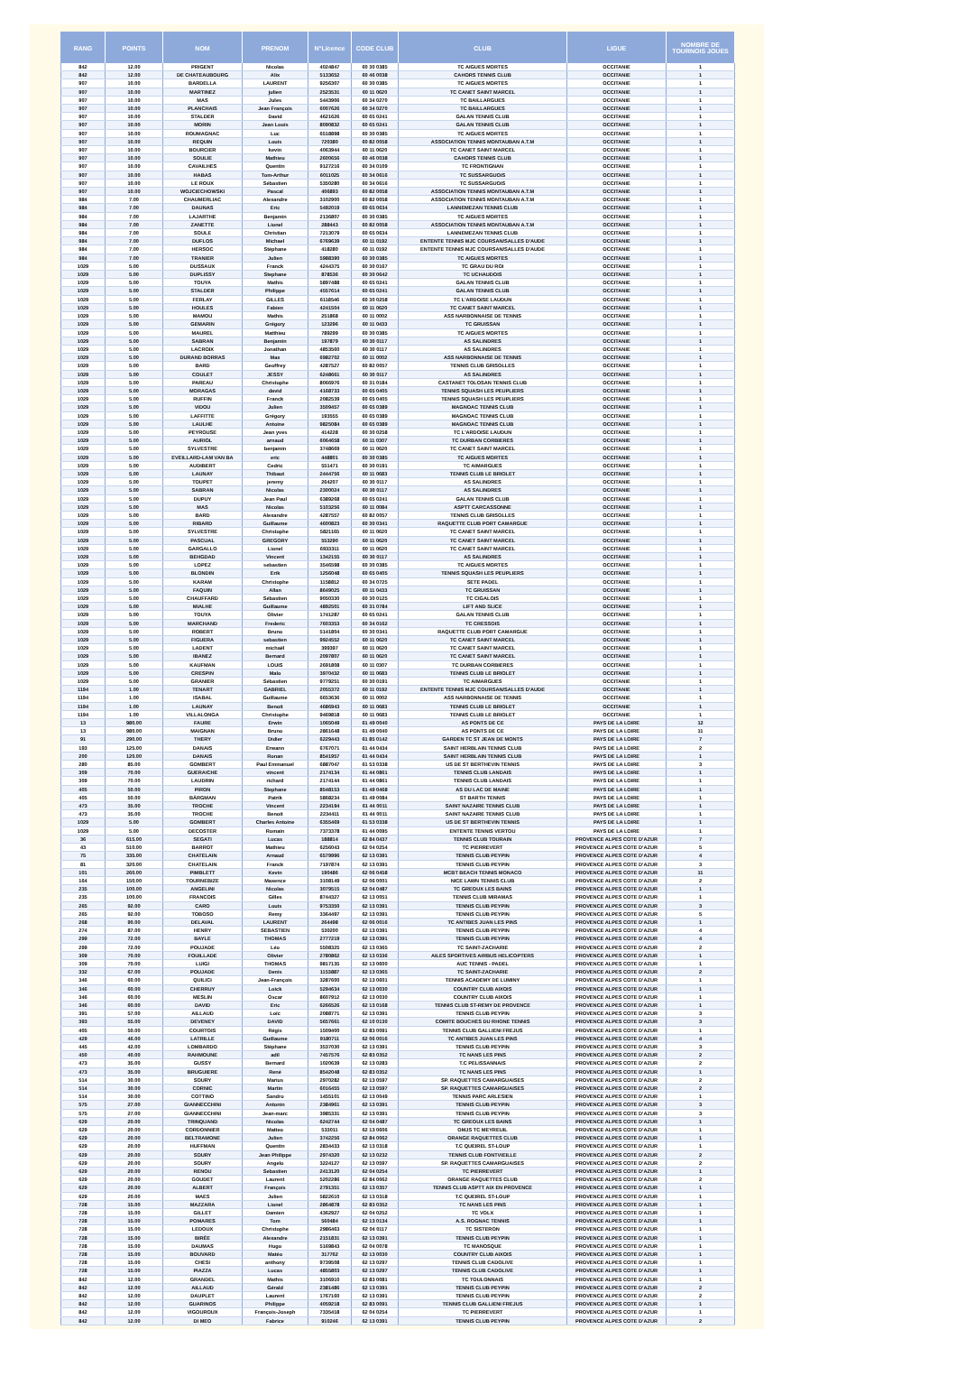| RANG | POINTS | NOM | PRENOM | N°Licence | CODE CLUB | CLUB | LIGUE | NOMBRE DE TOURNOIS JOUES |
| --- | --- | --- | --- | --- | --- | --- | --- | --- |
| 842 | 12.00 | PRIGENT | Nicolas | 4024847 | 60 30 0385 | TC AIGUES MORTES | OCCITANIE | 1 |
| 842 | 12.00 | DE CHATEAUBOURG | Alix | 5133652 | 60 46 0038 | CAHORS TENNIS CLUB | OCCITANIE | 1 |
| 907 | 10.00 | BARDELLA | LAURENT | 9256307 | 60 30 0385 | TC AIGUES MORTES | OCCITANIE | 1 |
| 907 | 10.00 | MARTINEZ | julien | 2523531 | 60 11 0620 | TC CANET SAINT MARCEL | OCCITANIE | 1 |
| 907 | 10.00 | MAS | Jules | 5443906 | 60 34 0270 | TC BAILLARGUES | OCCITANIE | 1 |
| 907 | 10.00 | PLANCHAIS | Jean François | 6007626 | 60 34 0270 | TC BAILLARGUES | OCCITANIE | 1 |
| 907 | 10.00 | STALDER | David | 4621626 | 60 65 0241 | GALAN TENNIS CLUB | OCCITANIE | 1 |
| 907 | 10.00 | MORIN | Jean Louis | 8090832 | 60 65 0241 | GALAN TENNIS CLUB | OCCITANIE | 1 |
| 907 | 10.00 | ROUMAGNAC | Luc | 6518898 | 60 30 0385 | TC AIGUES MORTES | OCCITANIE | 1 |
| 907 | 10.00 | REQUIN | Louis | 720380 | 60 82 0058 | ASSOCIATION TENNIS MONTAUBAN A.T.M | OCCITANIE | 1 |
| 907 | 10.00 | BOURCIER | kevin | 4063944 | 60 11 0620 | TC CANET SAINT MARCEL | OCCITANIE | 1 |
| 907 | 10.00 | SOULIE | Mathieu | 2600656 | 60 46 0038 | CAHORS TENNIS CLUB | OCCITANIE | 1 |
| 907 | 10.00 | CAVAILHES | Quentin | 9127216 | 60 34 0109 | TC FRONTIGNAN | OCCITANIE | 1 |
| 907 | 10.00 | HABAS | Tom-Arthur | 6011025 | 60 34 0616 | TC SUSSARGUOIS | OCCITANIE | 1 |
| 907 | 10.00 | LE ROUX | Sébastien | 5350280 | 60 34 0616 | TC SUSSARGUOIS | OCCITANIE | 1 |
| 907 | 10.00 | WOJCIECHOWSKI | Pascal | 406893 | 60 82 0058 | ASSOCIATION TENNIS MONTAUBAN A.T.M | OCCITANIE | 1 |
| 984 | 7.00 | CHAUMERLIAC | Alexandre | 3102900 | 60 82 0058 | ASSOCIATION TENNIS MONTAUBAN A.T.M | OCCITANIE | 1 |
| 984 | 7.00 | DAUNAS | Eric | 5492019 | 60 65 0634 | LANNEMEZAN TENNIS CLUB | OCCITANIE | 1 |
| 984 | 7.00 | LAJARTHE | Benjamin | 2136807 | 60 30 0385 | TC AIGUES MORTES | OCCITANIE | 1 |
| 984 | 7.00 | ZANETTE | Lionel | 288443 | 60 82 0058 | ASSOCIATION TENNIS MONTAUBAN A.T.M | OCCITANIE | 1 |
| 984 | 7.00 | SOULE | Christian | 7213079 | 60 65 0634 | LANNEMEZAN TENNIS CLUB | OCCITANIE | 1 |
| 984 | 7.00 | DUFLOS | Michael | 6769639 | 60 11 0192 | ENTENTE TENNIS MJC COURSAN/SALLES D'AUDE | OCCITANIE | 1 |
| 984 | 7.00 | HERSOC | Stéphane | 418280 | 60 11 0192 | ENTENTE TENNIS MJC COURSAN/SALLES D'AUDE | OCCITANIE | 1 |
| 984 | 7.00 | TRANIER | Julien | 5988390 | 60 30 0385 | TC AIGUES MORTES | OCCITANIE | 1 |
| 1029 | 5.00 | DUSSAUX | Franck | 4244375 | 60 30 0167 | TC GRAU DU ROI | OCCITANIE | 1 |
| 1029 | 5.00 | DUPLISSY | Stephane | 878536 | 60 30 0642 | TC UCHAUDOIS | OCCITANIE | 1 |
| 1029 | 5.00 | TOUYA | Mathis | 5897488 | 60 65 0241 | GALAN TENNIS CLUB | OCCITANIE | 1 |
| 1029 | 5.00 | STALDER | Philippe | 4557614 | 60 65 0241 | GALAN TENNIS CLUB | OCCITANIE | 1 |
| 1029 | 5.00 | FERLAY | GILLES | 6118546 | 60 30 0258 | TC L'ARDOISE LAUDUN | OCCITANIE | 1 |
| 1029 | 5.00 | HOULES | Fabien | 4241504 | 60 11 0620 | TC CANET SAINT MARCEL | OCCITANIE | 1 |
| 1029 | 5.00 | MAMOU | Mathis | 251868 | 60 11 0002 | ASS NARBONNAISE DE TENNIS | OCCITANIE | 1 |
| 1029 | 5.00 | GEMARIN | Grégory | 123296 | 60 11 0433 | TC GRUISSAN | OCCITANIE | 1 |
| 1029 | 5.00 | MAUREL | Matthieu | 789299 | 60 30 0385 | TC AIGUES MORTES | OCCITANIE | 1 |
| 1029 | 5.00 | SABRAN | Benjamin | 197879 | 60 30 0117 | AS SALINDRES | OCCITANIE | 1 |
| 1029 | 5.00 | LACROIX | Jonathan | 4853560 | 60 30 0117 | AS SALINDRES | OCCITANIE | 1 |
| 1029 | 5.00 | DURAND BORRAS | Max | 6982702 | 60 11 0002 | ASS NARBONNAISE DE TENNIS | OCCITANIE | 1 |
| 1029 | 5.00 | BARD | Geoffrey | 4287527 | 60 82 0057 | TENNIS CLUB GRISOLLES | OCCITANIE | 1 |
| 1029 | 5.00 | COULET | JESSY | 6248661 | 60 30 0117 | AS SALINDRES | OCCITANIE | 1 |
| 1029 | 5.00 | PAREAU | Christophe | 8066976 | 60 31 0184 | CASTANET TOLOSAN TENNIS CLUB | OCCITANIE | 1 |
| 1029 | 5.00 | MORAGAS | david | 4168733 | 60 65 0405 | TENNIS SQUASH LES PEUPLIERS | OCCITANIE | 1 |
| 1029 | 5.00 | RUFFIN | Franck | 2082539 | 60 65 0405 | TENNIS SQUASH LES PEUPLIERS | OCCITANIE | 1 |
| 1029 | 5.00 | VIDOU | Julien | 3509457 | 60 65 0389 | MAGNOAC TENNIS CLUB | OCCITANIE | 1 |
| 1029 | 5.00 | LAFFITTE | Grégory | 193555 | 60 65 0389 | MAGNOAC TENNIS CLUB | OCCITANIE | 1 |
| 1029 | 5.00 | LAULHE | Antoine | 9825084 | 60 65 0389 | MAGNOAC TENNIS CLUB | OCCITANIE | 1 |
| 1029 | 5.00 | PEYROUSE | Jean yves | 414228 | 60 30 0258 | TC L'ARDOISE LAUDUN | OCCITANIE | 1 |
| 1029 | 5.00 | AURIOL | arnaud | 6064658 | 60 11 0307 | TC DURBAN CORBIERES | OCCITANIE | 1 |
| 1029 | 5.00 | SYLVESTRE | benjamin | 3748669 | 60 11 0620 | TC CANET SAINT MARCEL | OCCITANIE | 1 |
| 1029 | 5.00 | EVEILLARD-LAM VAN BA | eric | 448801 | 60 30 0385 | TC AIGUES MORTES | OCCITANIE | 1 |
| 1029 | 5.00 | AUDIBERT | Cedric | 551471 | 60 30 0191 | TC AIMARGUES | OCCITANIE | 1 |
| 1029 | 5.00 | LAUNAY | Thibaut | 2444756 | 60 11 0683 | TENNIS CLUB LE BRIOLET | OCCITANIE | 1 |
| 1029 | 5.00 | TOUPET | jeremy | 264207 | 60 30 0117 | AS SALINDRES | OCCITANIE | 1 |
| 1029 | 5.00 | SABRAN | Nicolas | 2300024 | 60 30 0117 | AS SALINDRES | OCCITANIE | 1 |
| 1029 | 5.00 | DUPUY | Jean Paul | 6389268 | 60 65 0241 | GALAN TENNIS CLUB | OCCITANIE | 1 |
| 1029 | 5.00 | MAS | Nicolas | 5103256 | 60 11 0084 | ASPTT CARCASSONNE | OCCITANIE | 1 |
| 1029 | 5.00 | BARD | Alexandre | 4287557 | 60 82 0057 | TENNIS CLUB GRISOLLES | OCCITANIE | 1 |
| 1029 | 5.00 | RIBARD | Guillaume | 4600823 | 60 30 0341 | RAQUETTE CLUB PORT CAMARGUE | OCCITANIE | 1 |
| 1029 | 5.00 | SYLVESTRE | Christophe | 5821165 | 60 11 0620 | TC CANET SAINT MARCEL | OCCITANIE | 1 |
| 1029 | 5.00 | PASCUAL | GREGORY | 553290 | 60 11 0620 | TC CANET SAINT MARCEL | OCCITANIE | 1 |
| 1029 | 5.00 | GARGALLO | Lionel | 6933311 | 60 11 0620 | TC CANET SAINT MARCEL | OCCITANIE | 1 |
| 1029 | 5.00 | BEHGDAD | Vincent | 1342155 | 60 30 0117 | AS SALINDRES | OCCITANIE | 1 |
| 1029 | 5.00 | LOPEZ | sebastien | 3546598 | 60 30 0385 | TC AIGUES MORTES | OCCITANIE | 1 |
| 1029 | 5.00 | BLONDIN | Erik | 1256048 | 60 65 0405 | TENNIS SQUASH LES PEUPLIERS | OCCITANIE | 1 |
| 1029 | 5.00 | KARAM | Christophe | 1158812 | 60 34 0725 | SETE PADEL | OCCITANIE | 1 |
| 1029 | 5.00 | FAQUIN | Allan | 8649025 | 60 11 0433 | TC GRUISSAN | OCCITANIE | 1 |
| 1029 | 5.00 | CHAUFFARD | Sébastien | 9050330 | 60 30 0125 | TC CIGALOIS | OCCITANIE | 1 |
| 1029 | 5.00 | MIALHE | Guillaume | 4892501 | 60 31 0784 | LIFT AND SLICE | OCCITANIE | 1 |
| 1029 | 5.00 | TOUYA | Olivier | 1741287 | 60 65 0241 | GALAN TENNIS CLUB | OCCITANIE | 1 |
| 1029 | 5.00 | MARCHAND | Frederic | 7603353 | 60 34 0162 | TC CRESSOIS | OCCITANIE | 1 |
| 1029 | 5.00 | ROBERT | Bruno | 5141804 | 60 30 0341 | RAQUETTE CLUB PORT CAMARGUE | OCCITANIE | 1 |
| 1029 | 5.00 | FIGUERA | sebastien | 9924552 | 60 11 0620 | TC CANET SAINT MARCEL | OCCITANIE | 1 |
| 1029 | 5.00 | LADENT | michaël | 399397 | 60 11 0620 | TC CANET SAINT MARCEL | OCCITANIE | 1 |
| 1029 | 5.00 | IBANEZ | Bernard | 2097807 | 60 11 0620 | TC CANET SAINT MARCEL | OCCITANIE | 1 |
| 1029 | 5.00 | KAUFMAN | LOUIS | 2691808 | 60 11 0307 | TC DURBAN CORBIERES | OCCITANIE | 1 |
| 1029 | 5.00 | CRESPIN | Malo | 3970432 | 60 11 0683 | TENNIS CLUB LE BRIOLET | OCCITANIE | 1 |
| 1029 | 5.00 | GRANIER | Sébastien | 9779251 | 60 30 0191 | TC AIMARGUES | OCCITANIE | 1 |
| 1194 | 1.00 | TENART | GABRIEL | 2055372 | 60 11 0192 | ENTENTE TENNIS MJC COURSAN/SALLES D'AUDE | OCCITANIE | 1 |
| 1194 | 1.00 | ISABAL | Guillaume | 6653636 | 60 11 0002 | ASS NARBONNAISE DE TENNIS | OCCITANIE | 1 |
| 1194 | 1.00 | LAUNAY | Benoit | 4686943 | 60 11 0683 | TENNIS CLUB LE BRIOLET | OCCITANIE | 1 |
| 1194 | 1.00 | VILLALONGA | Christophe | 9469818 | 60 11 0683 | TENNIS CLUB LE BRIOLET | OCCITANIE | 1 |
| 13 | 980.00 | FAURE | Erwin | 1065049 | 61 49 0040 | AS PONTS DE CE | PAYS DE LA LOIRE | 12 |
| 13 | 980.00 | MAIGNAN | Bruno | 2861648 | 61 49 0040 | AS PONTS DE CE | PAYS DE LA LOIRE | 11 |
| 91 | 290.00 | THERY | Didier | 6229443 | 61 85 0142 | GARDEN TC ST JEAN DE MONTS | PAYS DE LA LOIRE | 7 |
| 193 | 125.00 | DANAIS | Erwann | 6767071 | 61 44 0434 | SAINT HERBLAIN TENNIS CLUB | PAYS DE LA LOIRE | 2 |
| 200 | 120.00 | DANAIS | Ronan | 8541957 | 61 44 0434 | SAINT HERBLAIN TENNIS CLUB | PAYS DE LA LOIRE | 1 |
| 280 | 85.00 | GOMBERT | Paul Emmanuel | 6887047 | 61 53 0338 | US DE ST BERTHEVIN TENNIS | PAYS DE LA LOIRE | 3 |
| 309 | 70.00 | GUERAICHE | vincent | 2174134 | 61 44 0861 | TENNIS CLUB LANDAIS | PAYS DE LA LOIRE | 1 |
| 309 | 70.00 | LAUDRIN | richard | 2174144 | 61 44 0861 | TENNIS CLUB LANDAIS | PAYS DE LA LOIRE | 1 |
| 405 | 50.00 | PIRON | Stephane | 8548153 | 61 49 0468 | AS DU LAC DE MAINE | PAYS DE LA LOIRE | 1 |
| 405 | 50.00 | BÄRGMAN | Patrik | 5868234 | 61 49 0084 | ST BARTH TENNIS | PAYS DE LA LOIRE | 1 |
| 473 | 35.00 | TROCHE | Vincent | 2234194 | 61 44 0011 | SAINT NAZAIRE TENNIS CLUB | PAYS DE LA LOIRE | 1 |
| 473 | 35.00 | TROCHE | Benoit | 2234411 | 61 44 0011 | SAINT NAZAIRE TENNIS CLUB | PAYS DE LA LOIRE | 1 |
| 1029 | 5.00 | GOMBERT | Charles Antoine | 6355469 | 61 53 0338 | US DE ST BERTHEVIN TENNIS | PAYS DE LA LOIRE | 1 |
| 1029 | 5.00 | DECOSTER | Romain | 7373378 | 61 44 0095 | ENTENTE TENNIS VERTOU | PAYS DE LA LOIRE | 1 |
| 36 | 615.00 | SEGATI | Lucas | 188814 | 62 84 0437 | TENNIS CLUB TOURAIN | PROVENCE ALPES COTE D'AZUR | 7 |
| 43 | 510.00 | BARROT | Mathieu | 6256043 | 62 04 0254 | TC PIERREVERT | PROVENCE ALPES COTE D'AZUR | 5 |
| 75 | 335.00 | CHATELAIN | Arnaud | 6579996 | 62 13 0391 | TENNIS CLUB PEYPIN | PROVENCE ALPES COTE D'AZUR | 4 |
| 81 | 320.00 | CHATELAIN | Franck | 7197874 | 62 13 0391 | TENNIS CLUB PEYPIN | PROVENCE ALPES COTE D'AZUR | 3 |
| 101 | 260.00 | PIMBLETT | Kevin | 190486 | 62 06 0458 | MCBT BEACH TENNIS MONACO | PROVENCE ALPES COTE D'AZUR | 11 |
| 164 | 150.00 | TOURNEBIZE | Maxence | 3108149 | 62 06 0001 | NICE LAWN TENNIS CLUB | PROVENCE ALPES COTE D'AZUR | 2 |
| 235 | 100.00 | ANGELINI | Nicolas | 3079515 | 62 04 0487 | TC GREOUX LES BAINS | PROVENCE ALPES COTE D'AZUR | 1 |
| 235 | 100.00 | FRANCOIS | Gilles | 8744327 | 62 13 0051 | TENNIS CLUB MIRAMAS | PROVENCE ALPES COTE D'AZUR | 1 |
| 265 | 92.00 | CARO | Louis | 9753350 | 62 13 0391 | TENNIS CLUB PEYPIN | PROVENCE ALPES COTE D'AZUR | 3 |
| 265 | 92.00 | TOBOSO | Remy | 3364497 | 62 13 0391 | TENNIS CLUB PEYPIN | PROVENCE ALPES COTE D'AZUR | 5 |
| 268 | 90.00 | DELAVAL | LAURENT | 264498 | 62 06 0016 | TC ANTIBES JUAN LES PINS | PROVENCE ALPES COTE D'AZUR | 1 |
| 274 | 87.00 | HENRY | SEBASTIEN | 530200 | 62 13 0391 | TENNIS CLUB PEYPIN | PROVENCE ALPES COTE D'AZUR | 4 |
| 299 | 72.00 | BAYLE | THOMAS | 2777219 | 62 13 0391 | TENNIS CLUB PEYPIN | PROVENCE ALPES COTE D'AZUR | 4 |
| 299 | 72.00 | POUJADE | Léo | 5508325 | 62 13 0365 | TC SAINT-ZACHARIE | PROVENCE ALPES COTE D'AZUR | 2 |
| 309 | 70.00 | FOUILLADE | Olivier | 2780862 | 62 13 0336 | AILES SPORTIVES AIRBUS HELICOPTERS | PROVENCE ALPES COTE D'AZUR | 1 |
| 309 | 70.00 | LUIGI | THOMAS | 9817135 | 62 13 0600 | AUC TENNIS - PADEL | PROVENCE ALPES COTE D'AZUR | 1 |
| 332 | 67.00 | POUJADE | Denis | 1153887 | 62 13 0365 | TC SAINT-ZACHARIE | PROVENCE ALPES COTE D'AZUR | 2 |
| 346 | 60.00 | QUILICI | Jean-François | 3287600 | 62 13 0601 | TENNIS ACADEMY DE LUMINY | PROVENCE ALPES COTE D'AZUR | 1 |
| 346 | 60.00 | CHERRUY | Loick | 5294634 | 62 13 0030 | COUNTRY CLUB AIXOIS | PROVENCE ALPES COTE D'AZUR | 1 |
| 346 | 60.00 | MESLIN | Oscar | 8607912 | 62 13 0030 | COUNTRY CLUB AIXOIS | PROVENCE ALPES COTE D'AZUR | 1 |
| 346 | 60.00 | DAVID | Eric | 6266526 | 62 13 0168 | TENNIS CLUB ST-REMY DE PROVENCE | PROVENCE ALPES COTE D'AZUR | 1 |
| 391 | 57.00 | AILLAUD | Loïc | 2088771 | 62 13 0391 | TENNIS CLUB PEYPIN | PROVENCE ALPES COTE D'AZUR | 3 |
| 393 | 55.00 | DEVENEY | DAVID | 5657661 | 62 10 0130 | COMITE BOUCHES DU RHONE TENNIS | PROVENCE ALPES COTE D'AZUR | 3 |
| 405 | 50.00 | COURTOIS | Régis | 1509400 | 62 83 0091 | TENNIS CLUB GALLIENI FREJUS | PROVENCE ALPES COTE D'AZUR | 1 |
| 429 | 46.00 | LATRILLE | Guillaume | 9180711 | 62 06 0016 | TC ANTIBES JUAN LES PINS | PROVENCE ALPES COTE D'AZUR | 4 |
| 445 | 42.00 | LOMBARDO | Stéphane | 3537030 | 62 13 0391 | TENNIS CLUB PEYPIN | PROVENCE ALPES COTE D'AZUR | 3 |
| 450 | 40.00 | RAHMOUNE | adil | 7457576 | 62 83 0352 | TC NANS LES PINS | PROVENCE ALPES COTE D'AZUR | 2 |
| 473 | 35.00 | GUSSY | Bernard | 1020639 | 62 13 0283 | T.C PELISSANNAIS | PROVENCE ALPES COTE D'AZUR | 2 |
| 473 | 35.00 | BRUGUIERE | René | 8542048 | 62 83 0352 | TC NANS LES PINS | PROVENCE ALPES COTE D'AZUR | 1 |
| 514 | 30.00 | SOURY | Marius | 2970282 | 62 13 0597 | SP. RAQUETTES CAMARGUAISES | PROVENCE ALPES COTE D'AZUR | 2 |
| 514 | 30.00 | CORNIC | Martin | 6016455 | 62 13 0597 | SP. RAQUETTES CAMARGUAISES | PROVENCE ALPES COTE D'AZUR | 2 |
| 514 | 30.00 | COTTINO | Sandro | 1455101 | 62 13 0049 | TENNIS PARC ARLESIEN | PROVENCE ALPES COTE D'AZUR | 1 |
| 575 | 27.00 | GIANNECCHINI | Antonin | 2384961 | 62 13 0391 | TENNIS CLUB PEYPIN | PROVENCE ALPES COTE D'AZUR | 3 |
| 575 | 27.00 | GIANNECCHINI | Jean-marc | 3985331 | 62 13 0391 | TENNIS CLUB PEYPIN | PROVENCE ALPES COTE D'AZUR | 3 |
| 629 | 20.00 | TRINQUAND | Nicolas | 6242744 | 62 04 0487 | TC GREOUX LES BAINS | PROVENCE ALPES COTE D'AZUR | 1 |
| 629 | 20.00 | CORDONNIER | Matteo | 533011 | 62 13 0606 | OMJS TC MEYREUIL | PROVENCE ALPES COTE D'AZUR | 1 |
| 629 | 20.00 | BELTRAMONE | Julien | 3742256 | 62 84 0062 | ORANGE RAQUETTES CLUB | PROVENCE ALPES COTE D'AZUR | 1 |
| 629 | 20.00 | HUFFMAN | Quentin | 2834433 | 62 13 0318 | T.C QUEIREL ST-LOUP | PROVENCE ALPES COTE D'AZUR | 1 |
| 629 | 20.00 | SOURY | Jean Philippe | 2974320 | 62 13 0232 | TENNIS CLUB FONTVIEILLE | PROVENCE ALPES COTE D'AZUR | 2 |
| 629 | 20.00 | SOURY | Angelo | 3224127 | 62 13 0597 | SP. RAQUETTES CAMARGUAISES | PROVENCE ALPES COTE D'AZUR | 2 |
| 629 | 20.00 | RENOU | Sebastien | 2413120 | 62 04 0254 | TC PIERREVERT | PROVENCE ALPES COTE D'AZUR | 1 |
| 629 | 20.00 | GOUDET | Laurent | 5202286 | 62 84 0062 | ORANGE RAQUETTES CLUB | PROVENCE ALPES COTE D'AZUR | 2 |
| 629 | 20.00 | ALBERT | François | 2791351 | 62 13 0357 | TENNIS CLUB ASPTT AIX EN PROVENCE | PROVENCE ALPES COTE D'AZUR | 1 |
| 629 | 20.00 | MAES | Julien | 5822610 | 62 13 0318 | T.C QUEIREL ST-LOUP | PROVENCE ALPES COTE D'AZUR | 1 |
| 728 | 15.00 | MAZZARA | Lionel | 2864878 | 62 83 0352 | TC NANS LES PINS | PROVENCE ALPES COTE D'AZUR | 1 |
| 728 | 15.00 | GILLET | Damien | 4362927 | 62 04 0252 | TC VOLX | PROVENCE ALPES COTE D'AZUR | 1 |
| 728 | 15.00 | POMARES | Tom | 560484 | 62 13 0134 | A.S. ROGNAC TENNIS | PROVENCE ALPES COTE D'AZUR | 1 |
| 728 | 15.00 | LEDOUX | Christophe | 2986463 | 62 04 0117 | TC SISTERON | PROVENCE ALPES COTE D'AZUR | 1 |
| 728 | 15.00 | BIRÉE | Alexandre | 2151831 | 62 13 0391 | TENNIS CLUB PEYPIN | PROVENCE ALPES COTE D'AZUR | 1 |
| 728 | 15.00 | DAUMAS | Hugo | 5169843 | 62 04 0078 | TC MANOSQUE | PROVENCE ALPES COTE D'AZUR | 1 |
| 728 | 15.00 | BOUVARD | Matéo | 317762 | 62 13 0030 | COUNTRY CLUB AIXOIS | PROVENCE ALPES COTE D'AZUR | 1 |
| 728 | 15.00 | CHESI | anthony | 9739508 | 62 13 0297 | TENNIS CLUB CADOLIVE | PROVENCE ALPES COTE D'AZUR | 1 |
| 728 | 15.00 | PIAZZA | Lucas | 4855803 | 62 13 0297 | TENNIS CLUB CADOLIVE | PROVENCE ALPES COTE D'AZUR | 1 |
| 842 | 12.00 | GRANDEL | Mathis | 3106910 | 62 83 0081 | TC TOULONNAIS | PROVENCE ALPES COTE D'AZUR | 1 |
| 842 | 12.00 | AILLAUD | Gérald | 2381486 | 62 13 0391 | TENNIS CLUB PEYPIN | PROVENCE ALPES COTE D'AZUR | 2 |
| 842 | 12.00 | DAUPLET | Laurent | 1767160 | 62 13 0391 | TENNIS CLUB PEYPIN | PROVENCE ALPES COTE D'AZUR | 2 |
| 842 | 12.00 | GUARINOS | Philippe | 4059218 | 62 83 0091 | TENNIS CLUB GALLIENI FREJUS | PROVENCE ALPES COTE D'AZUR | 1 |
| 842 | 12.00 | VIGOUROUX | François-Joseph | 7335418 | 62 04 0254 | TC PIERREVERT | PROVENCE ALPES COTE D'AZUR | 1 |
| 842 | 12.00 | DI MEO | Fabrice | 910246 | 62 13 0391 | TENNIS CLUB PEYPIN | PROVENCE ALPES COTE D'AZUR | 2 |